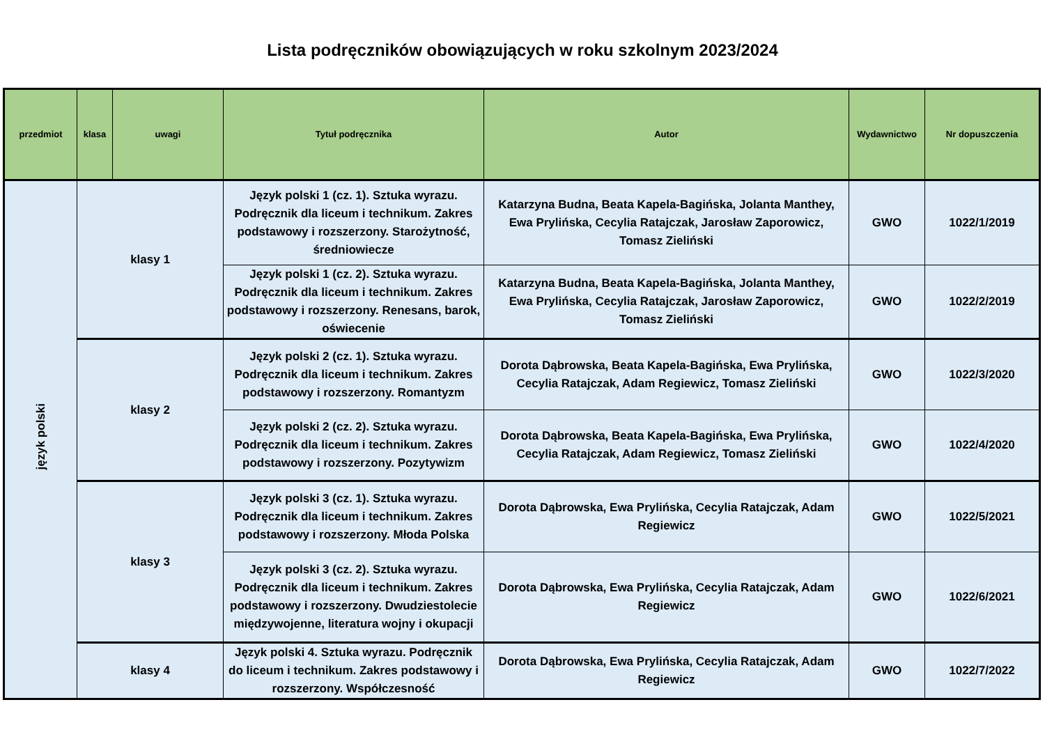Lista podręczników obowiązujących w roku szkolnym 2023/2024
| przedmiot | klasa | uwagi | Tytuł podręcznika | Autor | Wydawnictwo | Nr dopuszczenia |
| --- | --- | --- | --- | --- | --- | --- |
| język polski | klasy 1 | | Język polski 1 (cz. 1). Sztuka wyrazu. Podręcznik dla liceum i technikum. Zakres podstawowy i rozszerzony. Starożytność, średniowiecze | Katarzyna Budna, Beata Kapela-Bagińska, Jolanta Manthey, Ewa Prylińska, Cecylia Ratajczak, Jarosław Zaporowicz, Tomasz Zieliński | GWO | 1022/1/2019 |
| | | | Język polski 1 (cz. 2). Sztuka wyrazu. Podręcznik dla liceum i technikum. Zakres podstawowy i rozszerzony. Renesans, barok, oświecenie | Katarzyna Budna, Beata Kapela-Bagińska, Jolanta Manthey, Ewa Prylińska, Cecylia Ratajczak, Jarosław Zaporowicz, Tomasz Zieliński | GWO | 1022/2/2019 |
| | klasy 2 | | Język polski 2 (cz. 1). Sztuka wyrazu. Podręcznik dla liceum i technikum. Zakres podstawowy i rozszerzony. Romantyzm | Dorota Dąbrowska, Beata Kapela-Bagińska, Ewa Prylińska, Cecylia Ratajczak, Adam Regiewicz, Tomasz Zieliński | GWO | 1022/3/2020 |
| | | | Język polski 2 (cz. 2). Sztuka wyrazu. Podręcznik dla liceum i technikum. Zakres podstawowy i rozszerzony. Pozytywizm | Dorota Dąbrowska, Beata Kapela-Bagińska, Ewa Prylińska, Cecylia Ratajczak, Adam Regiewicz, Tomasz Zieliński | GWO | 1022/4/2020 |
| | klasy 3 | | Język polski 3 (cz. 1). Sztuka wyrazu. Podręcznik dla liceum i technikum. Zakres podstawowy i rozszerzony. Młoda Polska | Dorota Dąbrowska, Ewa Prylińska, Cecylia Ratajczak, Adam Regiewicz | GWO | 1022/5/2021 |
| | | | Język polski 3 (cz. 2). Sztuka wyrazu. Podręcznik dla liceum i technikum. Zakres podstawowy i rozszerzony. Dwudziestolecie międzywojenne, literatura wojny i okupacji | Dorota Dąbrowska, Ewa Prylińska, Cecylia Ratajczak, Adam Regiewicz | GWO | 1022/6/2021 |
| | klasy 4 | | Język polski 4. Sztuka wyrazu. Podręcznik do liceum i technikum. Zakres podstawowy i rozszerzony. Współczesność | Dorota Dąbrowska, Ewa Prylińska, Cecylia Ratajczak, Adam Regiewicz | GWO | 1022/7/2022 |